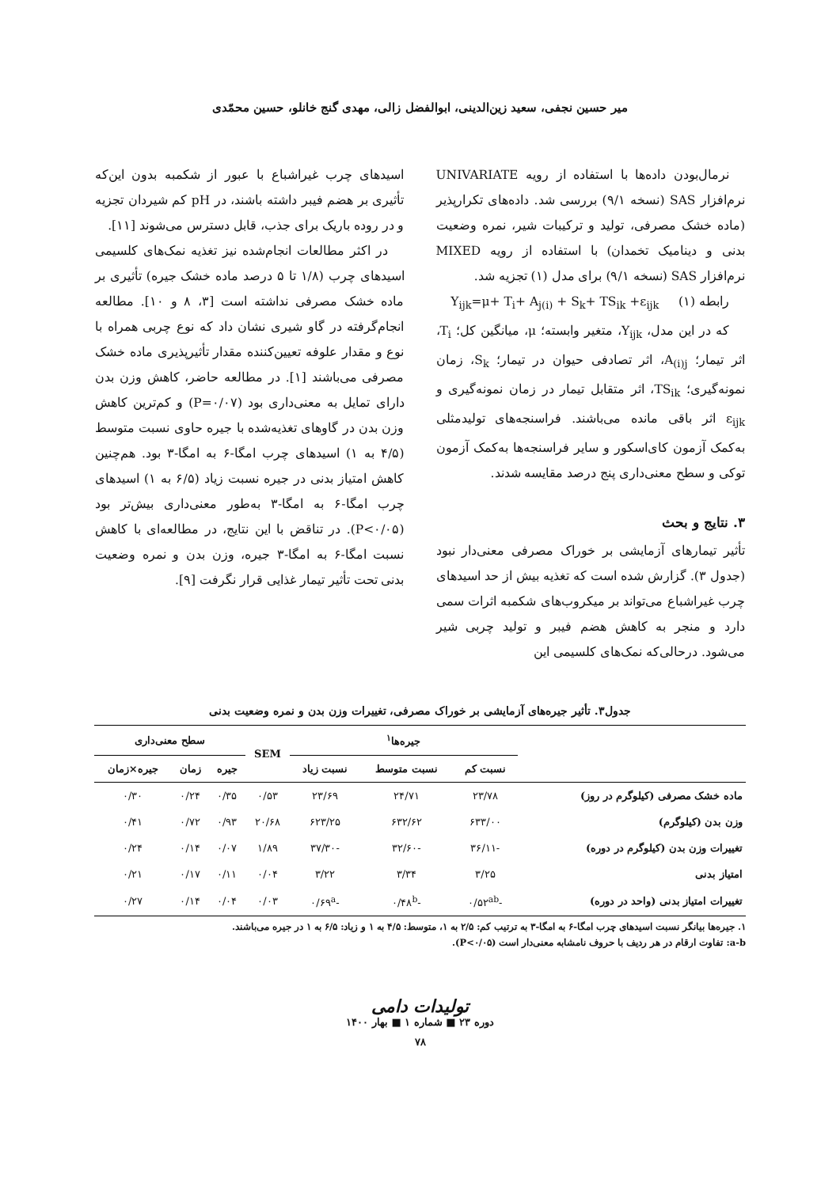میر حسین نجفی، سعید زین‌الدینی، ابوالفضل زالی، مهدی گنج خانلو، حسین محمّدی
نرمال‌بودن داده‌ها با استفاده از رویه UNIVARIATE نرم‌افزار SAS (نسخه ۹/۱) بررسی شد. داده‌های تکرارپذیر (ماده خشک مصرفی، تولید و ترکیبات شیر، نمره وضعیت بدنی و دینامیک تخمدان) با استفاده از رویه MIXED نرم‌افزار SAS (نسخه ۹/۱) برای مدل (۱) تجزیه شد.
رابطه (۱) Y<sub>ijk</sub>=μ+ T<sub>i</sub>+ A<sub>j(i)</sub> + S<sub>k</sub>+ TS<sub>ik</sub> +ε<sub>ijk</sub>
که در این مدل، Y<sub>ijk</sub>، متغیر وابسته؛ μ، میانگین کل؛ T<sub>i</sub>، اثر تیمار؛ A<sub>(i)j</sub>، اثر تصادفی حیوان در تیمار؛ S<sub>k</sub>، زمان نمونه‌گیری؛ TS<sub>ik</sub>، اثر متقابل تیمار در زمان نمونه‌گیری و ε<sub>ijk</sub> اثر باقی مانده می‌باشند. فراسنجه‌های تولیدمثلی به‌کمک آزمون کای‌اسکور و سایر فراسنجه‌ها به‌کمک آزمون توکی و سطح معنی‌داری پنج درصد مقایسه شدند.
۳. نتایج و بحث
تأثیر تیمارهای آزمایشی بر خوراک مصرفی معنی‌دار نبود (جدول ۳). گزارش شده است که تغذیه بیش از حد اسیدهای چرب غیراشباع می‌تواند بر میکروب‌های شکمبه اثرات سمی دارد و منجر به کاهش هضم فیبر و تولید چربی شیر می‌شود. درحالی‌که نمک‌های کلسیمی این
اسیدهای چرب غیراشباع با عبور از شکمبه بدون این‌که تأثیری بر هضم فیبر داشته باشند، در pH کم شیردان تجزیه و در روده باریک برای جذب، قابل دسترس می‌شوند [۱۱].
در اکثر مطالعات انجام‌شده نیز تغذیه نمک‌های کلسیمی اسیدهای چرب (۱/۸ تا ۵ درصد ماده خشک جیره) تأثیری بر ماده خشک مصرفی نداشته است [۳، ۸ و ۱۰]. مطالعه انجام‌گرفته در گاو شیری نشان داد که نوع چربی همراه با نوع و مقدار علوفه تعیین‌کننده مقدار تأثیرپذیری ماده خشک مصرفی می‌باشند [۱]. در مطالعه حاضر، کاهش وزن بدن دارای تمایل به معنی‌داری بود (P=۰/۰۷) و کم‌ترین کاهش وزن بدن در گاوهای تغذیه‌شده با جیره حاوی نسبت متوسط (۴/۵ به ۱) اسیدهای چرب امگا-۶ به امگا-۳ بود. هم‌چنین کاهش امتیاز بدنی در جیره نسبت زیاد (۶/۵ به ۱) اسیدهای چرب امگا-۶ به امگا-۳ به‌طور معنی‌داری بیش‌تر بود (P<۰/۰۵). در تناقض با این نتایج، در مطالعه‌ای با کاهش نسبت امگا-۶ به امگا-۳ جیره، وزن بدن و نمره وضعیت بدنی تحت تأثیر تیمار غذایی قرار نگرفت [۹].
جدول۳. تأثیر جیره‌های آزمایشی بر خوراک مصرفی، تغییرات وزن بدن و نمره وضعیت بدنی
| | جیره‌ها<sup>۱</sup> | | | SEM | سطح معنی‌داری | | |
| --- | --- | --- | --- | --- | --- | --- | --- |
| | نسبت کم | نسبت متوسط | نسبت زیاد | | جیره | زمان | جیره×زمان |
| ماده خشک مصرفی (کیلوگرم در روز) | ۲۳/۷۸ | ۲۴/۷۱ | ۲۳/۶۹ | ۰/۵۳ | ۰/۳۵ | ۰/۲۴ | ۰/۳۰ |
| وزن بدن (کیلوگرم) | ۶۳۳/۰۰ | ۶۳۲/۶۲ | ۶۲۳/۲۵ | ۲۰/۶۸ | ۰/۹۳ | ۰/۷۲ | ۰/۴۱ |
| تغییرات وزن بدن (کیلوگرم در دوره) | -۳۶/۱۱ | -۳۲/۶۰ | -۳۷/۳۰ | ۱/۸۹ | ۰/۰۷ | ۰/۱۴ | ۰/۲۴ |
| امتیاز بدنی | ۳/۲۵ | ۳/۳۴ | ۳/۲۲ | ۰/۰۴ | ۰/۱۱ | ۰/۱۷ | ۰/۲۱ |
| تغییرات امتیاز بدنی (واحد در دوره) | -۰/۵۲<sup>ab</sup> | -۰/۴۸<sup>b</sup> | -۰/۶۹<sup>a</sup> | ۰/۰۳ | ۰/۰۴ | ۰/۱۴ | ۰/۲۷ |
۱. جیره‌ها بیانگر نسبت اسیدهای چرب امگا-۶ به امگا-۳ به ترتیب کم: ۲/۵ به ۱، متوسط: ۴/۵ به ۱ و زیاد: ۶/۵ به ۱ در جیره می‌باشند.
a-b: تفاوت ارقام در هر ردیف با حروف نامشابه معنی‌دار است (P<۰/۰۵).
تولیدات دامی
دوره ۲۳ ■ شماره ۱ ■ بهار ۱۴۰۰
۷۸